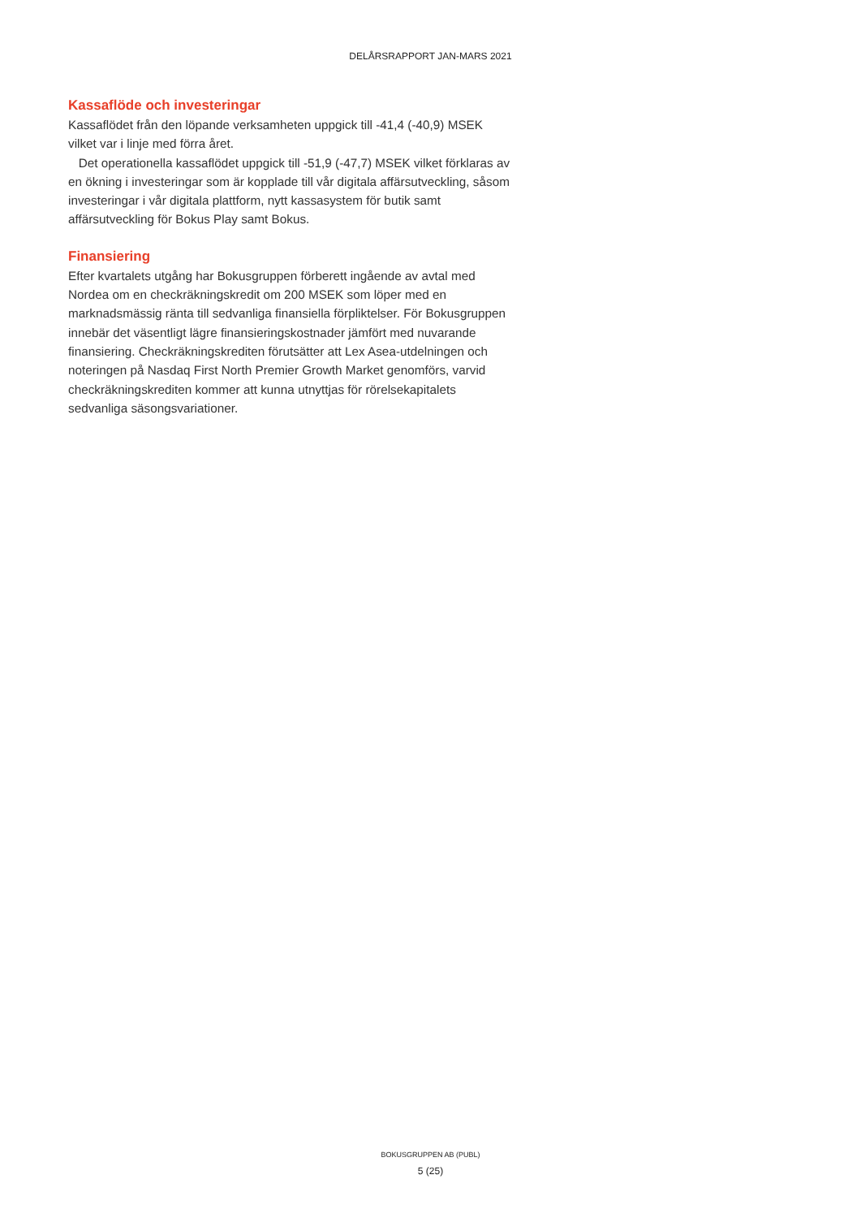DELÅRSRAPPORT JAN-MARS 2021
Kassaflöde och investeringar
Kassaflödet från den löpande verksamheten uppgick till -41,4 (-40,9) MSEK vilket var i linje med förra året.
Det operationella kassaflödet uppgick till -51,9 (-47,7) MSEK vilket förklaras av en ökning i investeringar som är kopplade till vår digitala affärsutveckling, såsom investeringar i vår digitala plattform, nytt kassasystem för butik samt affärsutveckling för Bokus Play samt Bokus.
Finansiering
Efter kvartalets utgång har Bokusgruppen förberett ingående av avtal med Nordea om en checkräkningskredit om 200 MSEK som löper med en marknadsmässig ränta till sedvanliga finansiella förpliktelser. För Bokusgruppen innebär det väsentligt lägre finansieringskostnader jämfört med nuvarande finansiering. Checkräkningskrediten förutsätter att Lex Asea-utdelningen och noteringen på Nasdaq First North Premier Growth Market genomförs, varvid checkräkningskrediten kommer att kunna utnyttjas för rörelsekapitalets sedvanliga säsongsvariationer.
BOKUSGRUPPEN AB (PUBL)
5 (25)